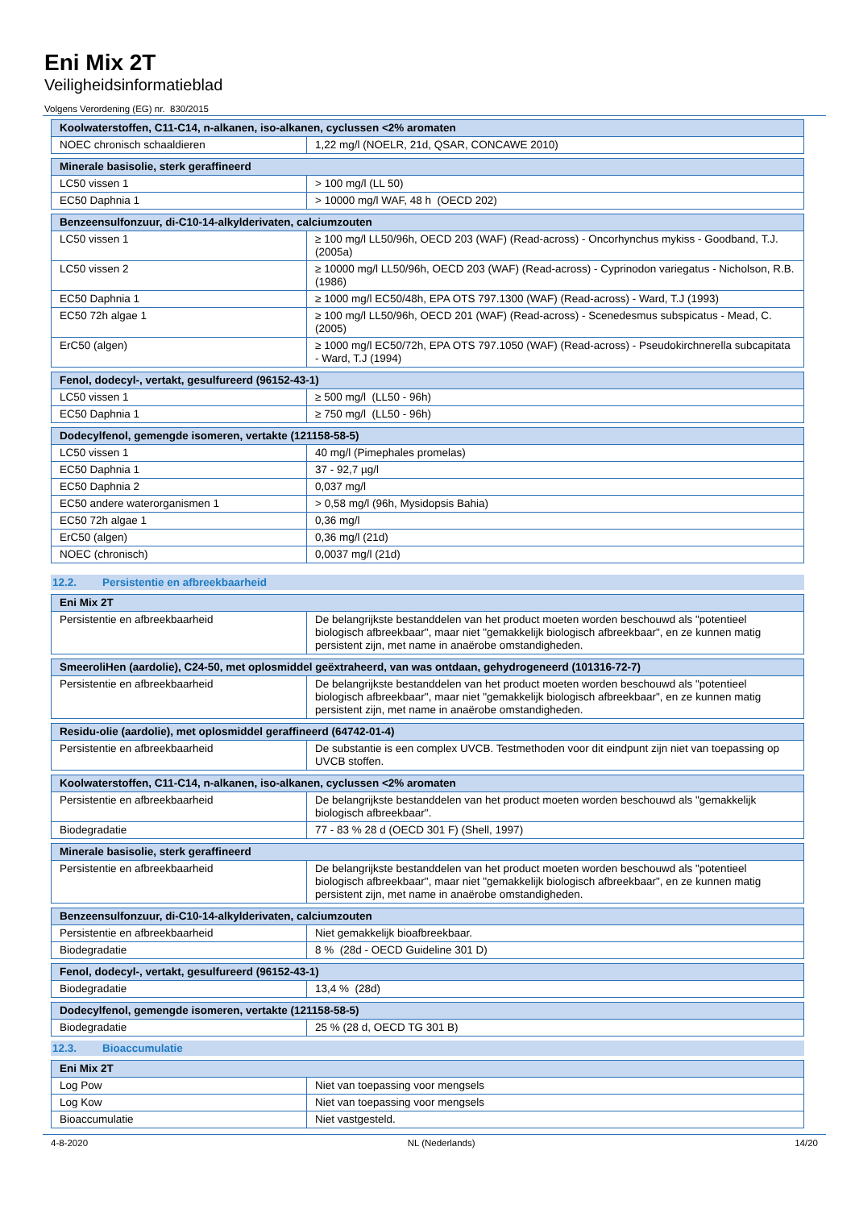Eni Mix 2T
Veiligheidsinformatieblad
Volgens Verordening (EG) nr. 830/2015
| Koolwaterstoffen, C11-C14, n-alkanen, iso-alkanen, cyclussen <2% aromaten | |
| NOEC chronisch schaaldieren | 1,22 mg/l (NOELR, 21d, QSAR, CONCAWE 2010) |
| Minerale basisolie, sterk geraffineerd | |
| LC50 vissen 1 | > 100 mg/l (LL 50) |
| EC50 Daphnia 1 | > 10000 mg/l WAF, 48 h (OECD 202) |
| Benzeensulfonzuur, di-C10-14-alkylderivaten, calciumzouten | |
| LC50 vissen 1 | ≥ 100 mg/l LL50/96h, OECD 203 (WAF) (Read-across) - Oncorhynchus mykiss - Goodband, T.J. (2005a) |
| LC50 vissen 2 | ≥ 10000 mg/l LL50/96h, OECD 203 (WAF) (Read-across) - Cyprinodon variegatus - Nicholson, R.B. (1986) |
| EC50 Daphnia 1 | ≥ 1000 mg/l EC50/48h, EPA OTS 797.1300 (WAF) (Read-across) - Ward, T.J (1993) |
| EC50 72h algae 1 | ≥ 100 mg/l LL50/96h, OECD 201 (WAF) (Read-across) - Scenedesmus subspicatus - Mead, C. (2005) |
| ErC50 (algen) | ≥ 1000 mg/l EC50/72h, EPA OTS 797.1050 (WAF) (Read-across) - Pseudokirchnerella subcapitata - Ward, T.J (1994) |
| Fenol, dodecyl-, vertakt, gesulfureerd (96152-43-1) | |
| LC50 vissen 1 | ≥ 500 mg/l (LL50 - 96h) |
| EC50 Daphnia 1 | ≥ 750 mg/l (LL50 - 96h) |
| Dodecylfenol, gemengde isomeren, vertakte (121158-58-5) | |
| LC50 vissen 1 | 40 mg/l (Pimephales promelas) |
| EC50 Daphnia 1 | 37 - 92,7 µg/l |
| EC50 Daphnia 2 | 0,037 mg/l |
| EC50 andere waterorganismen 1 | > 0,58 mg/l (96h, Mysidopsis Bahia) |
| EC50 72h algae 1 | 0,36 mg/l |
| ErC50 (algen) | 0,36 mg/l (21d) |
| NOEC (chronisch) | 0,0037 mg/l (21d) |
12.2. Persistentie en afbreekbaarheid
| Eni Mix 2T | |
| Persistentie en afbreekbaarheid | De belangrijkste bestanddelen van het product moeten worden beschouwd als "potentieel biologisch afbreekbaar", maar niet "gemakkelijk biologisch afbreekbaar", en ze kunnen matig persistent zijn, met name in anaërobe omstandigheden. |
| SmeeroliHen (aardolie), C24-50, met oplosmiddel geëxtraheerd, van was ontdaan, gehydrogeneerd (101316-72-7) | |
| Persistentie en afbreekbaarheid | De belangrijkste bestanddelen van het product moeten worden beschouwd als "potentieel biologisch afbreekbaar", maar niet "gemakkelijk biologisch afbreekbaar", en ze kunnen matig persistent zijn, met name in anaërobe omstandigheden. |
| Residu-olie (aardolie), met oplosmiddel geraffineerd (64742-01-4) | |
| Persistentie en afbreekbaarheid | De substantie is een complex UVCB. Testmethoden voor dit eindpunt zijn niet van toepassing op UVCB stoffen. |
| Koolwaterstoffen, C11-C14, n-alkanen, iso-alkanen, cyclussen <2% aromaten | |
| Persistentie en afbreekbaarheid | De belangrijkste bestanddelen van het product moeten worden beschouwd als "gemakkelijk biologisch afbreekbaar". |
| Biodegradatie | 77 - 83 % 28 d (OECD 301 F) (Shell, 1997) |
| Minerale basisolie, sterk geraffineerd | |
| Persistentie en afbreekbaarheid | De belangrijkste bestanddelen van het product moeten worden beschouwd als "potentieel biologisch afbreekbaar", maar niet "gemakkelijk biologisch afbreekbaar", en ze kunnen matig persistent zijn, met name in anaërobe omstandigheden. |
| Benzeensulfonzuur, di-C10-14-alkylderivaten, calciumzouten | |
| Persistentie en afbreekbaarheid | Niet gemakkelijk bioafbreekbaar. |
| Biodegradatie | 8 % (28d - OECD Guideline 301 D) |
| Fenol, dodecyl-, vertakt, gesulfureerd (96152-43-1) | |
| Biodegradatie | 13,4 % (28d) |
| Dodecylfenol, gemengde isomeren, vertakte (121158-58-5) | |
| Biodegradatie | 25 % (28 d, OECD TG 301 B) |
12.3. Bioaccumulatie
| Eni Mix 2T | |
| Log Pow | Niet van toepassing voor mengsels |
| Log Kow | Niet van toepassing voor mengsels |
| Bioaccumulatie | Niet vastgesteld. |
4-8-2020 NL (Nederlands) 14/20